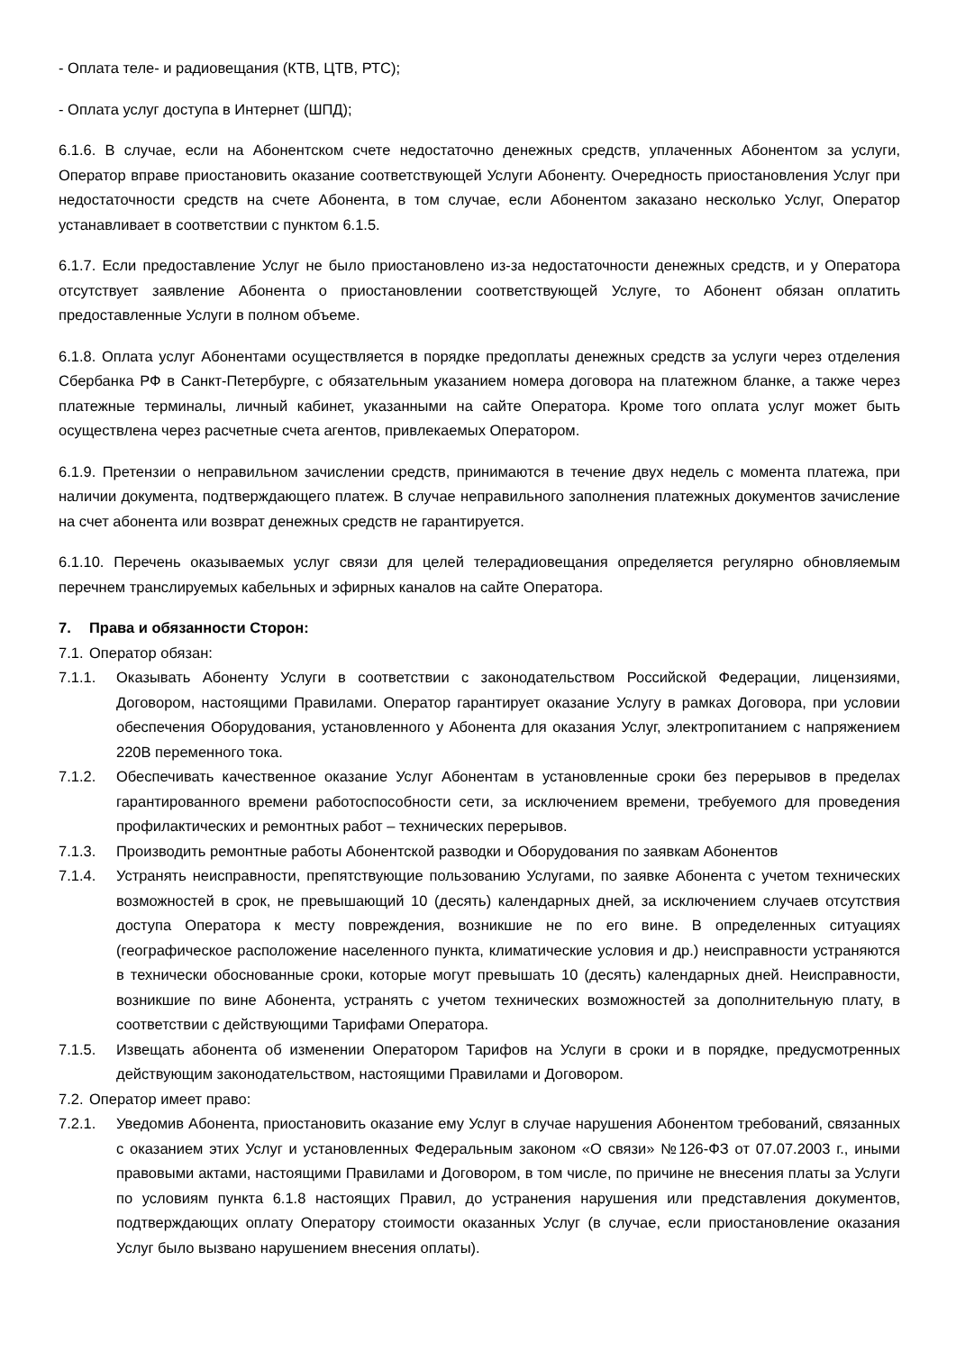- Оплата теле- и радиовещания (КТВ, ЦТВ, РТС);
- Оплата услуг доступа в Интернет (ШПД);
6.1.6. В случае, если на Абонентском счете недостаточно денежных средств, уплаченных Абонентом за услуги, Оператор вправе приостановить оказание соответствующей Услуги Абоненту. Очередность приостановления Услуг при недостаточности средств на счете Абонента, в том случае, если Абонентом заказано несколько Услуг, Оператор устанавливает в соответствии с пунктом 6.1.5.
6.1.7. Если предоставление Услуг не было приостановлено из-за недостаточности денежных средств, и у Оператора отсутствует заявление Абонента о приостановлении соответствующей Услуге, то Абонент обязан оплатить предоставленные Услуги в полном объеме.
6.1.8. Оплата услуг Абонентами осуществляется в порядке предоплаты денежных средств за услуги через отделения Сбербанка РФ в Санкт-Петербурге, с обязательным указанием номера договора на платежном бланке, а также через платежные терминалы, личный кабинет, указанными на сайте Оператора. Кроме того оплата услуг может быть осуществлена через расчетные счета агентов, привлекаемых Оператором.
6.1.9. Претензии о неправильном зачислении средств, принимаются в течение двух недель с момента платежа, при наличии документа, подтверждающего платеж. В случае неправильного заполнения платежных документов зачисление на счет абонента или возврат денежных средств не гарантируется.
6.1.10. Перечень оказываемых услуг связи для целей телерадиовещания определяется регулярно обновляемым перечнем транслируемых кабельных и эфирных каналов на сайте Оператора.
7. Права и обязанности Сторон:
7.1. Оператор обязан:
7.1.1. Оказывать Абоненту Услуги в соответствии с законодательством Российской Федерации, лицензиями, Договором, настоящими Правилами. Оператор гарантирует оказание Услугу в рамках Договора, при условии обеспечения Оборудования, установленного у Абонента для оказания Услуг, электропитанием с напряжением 220В переменного тока.
7.1.2. Обеспечивать качественное оказание Услуг Абонентам в установленные сроки без перерывов в пределах гарантированного времени работоспособности сети, за исключением времени, требуемого для проведения профилактических и ремонтных работ – технических перерывов.
7.1.3. Производить ремонтные работы Абонентской разводки и Оборудования по заявкам Абонентов
7.1.4. Устранять неисправности, препятствующие пользованию Услугами, по заявке Абонента с учетом технических возможностей в срок, не превышающий 10 (десять) календарных дней, за исключением случаев отсутствия доступа Оператора к месту повреждения, возникшие не по его вине. В определенных ситуациях (географическое расположение населенного пункта, климатические условия и др.) неисправности устраняются в технически обоснованные сроки, которые могут превышать 10 (десять) календарных дней. Неисправности, возникшие по вине Абонента, устранять с учетом технических возможностей за дополнительную плату, в соответствии с действующими Тарифами Оператора.
7.1.5. Извещать абонента об изменении Оператором Тарифов на Услуги в сроки и в порядке, предусмотренных действующим законодательством, настоящими Правилами и Договором.
7.2. Оператор имеет право:
7.2.1. Уведомив Абонента, приостановить оказание ему Услуг в случае нарушения Абонентом требований, связанных с оказанием этих Услуг и установленных Федеральным законом «О связи» №126-ФЗ от 07.07.2003 г., иными правовыми актами, настоящими Правилами и Договором, в том числе, по причине не внесения платы за Услуги по условиям пункта 6.1.8 настоящих Правил, до устранения нарушения или представления документов, подтверждающих оплату Оператору стоимости оказанных Услуг (в случае, если приостановление оказания Услуг было вызвано нарушением внесения оплаты).